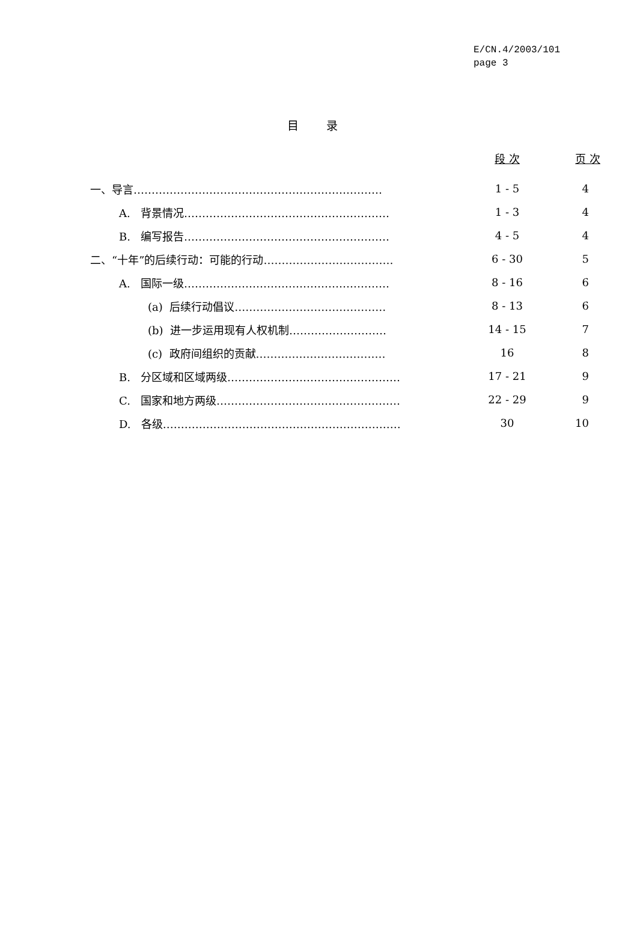E/CN.4/2003/101
page 3
目 录
| | 段 次 | 页 次 |
| --- | --- | --- |
| 一、导言…………………………………………………………… | 1 - 5 | 4 |
| A. 背景情况………………………………………………… | 1 - 3 | 4 |
| B. 编写报告………………………………………………… | 4 - 5 | 4 |
| 二、“十年”的后续行动：可能的行动……………………………… | 6 - 30 | 5 |
| A. 国际一级………………………………………………… | 8 - 16 | 6 |
| (a) 后续行动倡议…………………………………… | 8 - 13 | 6 |
| (b) 进一步运用现有人权机制……………………… | 14 - 15 | 7 |
| (c) 政府间组织的贡献……………………………… | 16 | 8 |
| B. 分区域和区域两级………………………………………… | 17 - 21 | 9 |
| C. 国家和地方两级…………………………………………… | 22 - 29 | 9 |
| D. 各级………………………………………………………… | 30 | 10 |